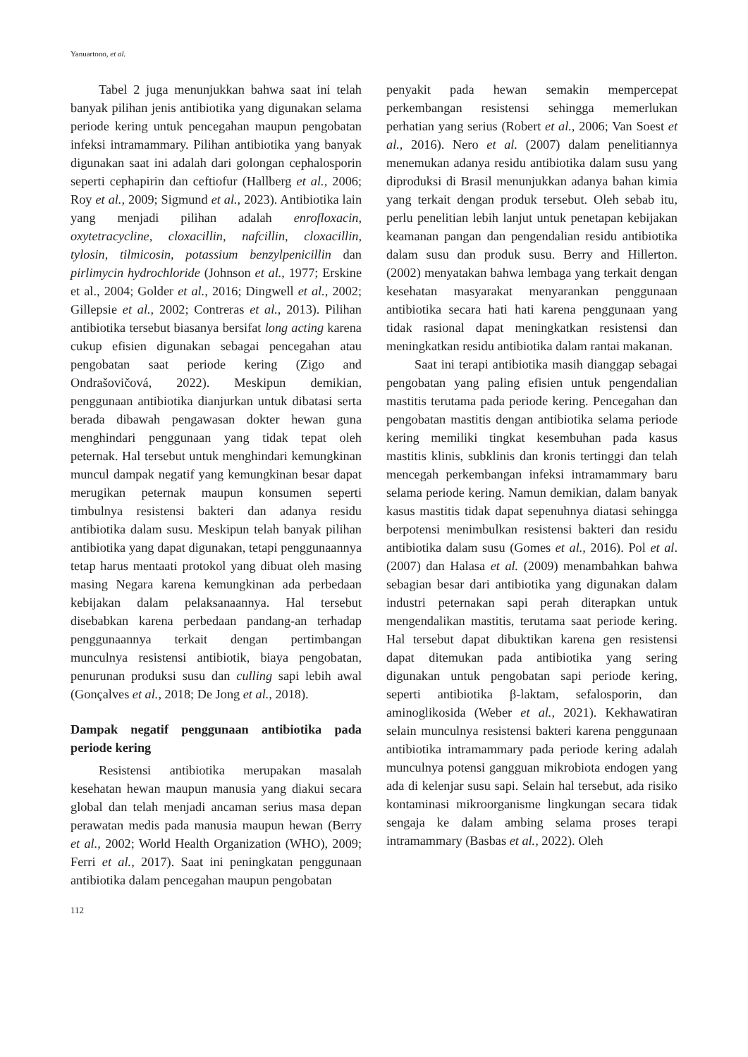Yanuartono, et al.
Tabel 2 juga menunjukkan bahwa saat ini telah banyak pilihan jenis antibiotika yang digunakan selama periode kering untuk pencegahan maupun pengobatan infeksi intramammary. Pilihan antibiotika yang banyak digunakan saat ini adalah dari golongan cephalosporin seperti cephapirin dan ceftiofur (Hallberg et al., 2006; Roy et al., 2009; Sigmund et al., 2023). Antibiotika lain yang menjadi pilihan adalah enrofloxacin, oxytetracycline, cloxacillin, nafcillin, cloxacillin, tylosin, tilmicosin, potassium benzylpenicillin dan pirlimycin hydrochloride (Johnson et al., 1977; Erskine et al., 2004; Golder et al., 2016; Dingwell et al., 2002; Gillepsie et al., 2002; Contreras et al., 2013). Pilihan antibiotika tersebut biasanya bersifat long acting karena cukup efisien digunakan sebagai pencegahan atau pengobatan saat periode kering (Zigo and Ondrašovičová, 2022). Meskipun demikian, penggunaan antibiotika dianjurkan untuk dibatasi serta berada dibawah pengawasan dokter hewan guna menghindari penggunaan yang tidak tepat oleh peternak. Hal tersebut untuk menghindari kemungkinan muncul dampak negatif yang kemungkinan besar dapat merugikan peternak maupun konsumen seperti timbulnya resistensi bakteri dan adanya residu antibiotika dalam susu. Meskipun telah banyak pilihan antibiotika yang dapat digunakan, tetapi penggunaannya tetap harus mentaati protokol yang dibuat oleh masing masing Negara karena kemungkinan ada perbedaan kebijakan dalam pelaksanaannya. Hal tersebut disebabkan karena perbedaan pandang-an terhadap penggunaannya terkait dengan pertimbangan munculnya resistensi antibiotik, biaya pengobatan, penurunan produksi susu dan culling sapi lebih awal (Gonçalves et al., 2018; De Jong et al., 2018).
Dampak negatif penggunaan antibiotika pada periode kering
Resistensi antibiotika merupakan masalah kesehatan hewan maupun manusia yang diakui secara global dan telah menjadi ancaman serius masa depan perawatan medis pada manusia maupun hewan (Berry et al., 2002; World Health Organization (WHO), 2009; Ferri et al., 2017). Saat ini peningkatan penggunaan antibiotika dalam pencegahan maupun pengobatan
penyakit pada hewan semakin mempercepat perkembangan resistensi sehingga memerlukan perhatian yang serius (Robert et al., 2006; Van Soest et al., 2016). Nero et al. (2007) dalam penelitiannya menemukan adanya residu antibiotika dalam susu yang diproduksi di Brasil menunjukkan adanya bahan kimia yang terkait dengan produk tersebut. Oleh sebab itu, perlu penelitian lebih lanjut untuk penetapan kebijakan keamanan pangan dan pengendalian residu antibiotika dalam susu dan produk susu. Berry and Hillerton. (2002) menyatakan bahwa lembaga yang terkait dengan kesehatan masyarakat menyarankan penggunaan antibiotika secara hati hati karena penggunaan yang tidak rasional dapat meningkatkan resistensi dan meningkatkan residu antibiotika dalam rantai makanan.
Saat ini terapi antibiotika masih dianggap sebagai pengobatan yang paling efisien untuk pengendalian mastitis terutama pada periode kering. Pencegahan dan pengobatan mastitis dengan antibiotika selama periode kering memiliki tingkat kesembuhan pada kasus mastitis klinis, subklinis dan kronis tertinggi dan telah mencegah perkembangan infeksi intramammary baru selama periode kering. Namun demikian, dalam banyak kasus mastitis tidak dapat sepenuhnya diatasi sehingga berpotensi menimbulkan resistensi bakteri dan residu antibiotika dalam susu (Gomes et al., 2016). Pol et al. (2007) dan Halasa et al. (2009) menambahkan bahwa sebagian besar dari antibiotika yang digunakan dalam industri peternakan sapi perah diterapkan untuk mengendalikan mastitis, terutama saat periode kering. Hal tersebut dapat dibuktikan karena gen resistensi dapat ditemukan pada antibiotika yang sering digunakan untuk pengobatan sapi periode kering, seperti antibiotika β-laktam, sefalosporin, dan aminoglikosida (Weber et al., 2021). Kekhawatiran selain munculnya resistensi bakteri karena penggunaan antibiotika intramammary pada periode kering adalah munculnya potensi gangguan mikrobiota endogen yang ada di kelenjar susu sapi. Selain hal tersebut, ada risiko kontaminasi mikroorganisme lingkungan secara tidak sengaja ke dalam ambing selama proses terapi intramammary (Basbas et al., 2022). Oleh
112